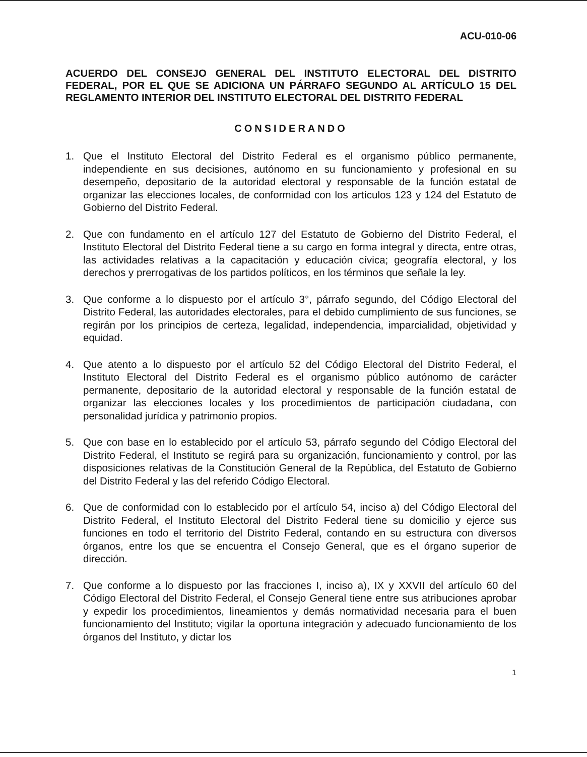ACU-010-06
ACUERDO DEL CONSEJO GENERAL DEL INSTITUTO ELECTORAL DEL DISTRITO FEDERAL, POR EL QUE SE ADICIONA UN PÁRRAFO SEGUNDO AL ARTÍCULO 15 DEL REGLAMENTO INTERIOR DEL INSTITUTO ELECTORAL DEL DISTRITO FEDERAL
CONSIDERANDO
1. Que el Instituto Electoral del Distrito Federal es el organismo público permanente, independiente en sus decisiones, autónomo en su funcionamiento y profesional en su desempeño, depositario de la autoridad electoral y responsable de la función estatal de organizar las elecciones locales, de conformidad con los artículos 123 y 124 del Estatuto de Gobierno del Distrito Federal.
2. Que con fundamento en el artículo 127 del Estatuto de Gobierno del Distrito Federal, el Instituto Electoral del Distrito Federal tiene a su cargo en forma integral y directa, entre otras, las actividades relativas a la capacitación y educación cívica; geografía electoral, y los derechos y prerrogativas de los partidos políticos, en los términos que señale la ley.
3. Que conforme a lo dispuesto por el artículo 3°, párrafo segundo, del Código Electoral del Distrito Federal, las autoridades electorales, para el debido cumplimiento de sus funciones, se regirán por los principios de certeza, legalidad, independencia, imparcialidad, objetividad y equidad.
4. Que atento a lo dispuesto por el artículo 52 del Código Electoral del Distrito Federal, el Instituto Electoral del Distrito Federal es el organismo público autónomo de carácter permanente, depositario de la autoridad electoral y responsable de la función estatal de organizar las elecciones locales y los procedimientos de participación ciudadana, con personalidad jurídica y patrimonio propios.
5. Que con base en lo establecido por el artículo 53, párrafo segundo del Código Electoral del Distrito Federal, el Instituto se regirá para su organización, funcionamiento y control, por las disposiciones relativas de la Constitución General de la República, del Estatuto de Gobierno del Distrito Federal y las del referido Código Electoral.
6. Que de conformidad con lo establecido por el artículo 54, inciso a) del Código Electoral del Distrito Federal, el Instituto Electoral del Distrito Federal tiene su domicilio y ejerce sus funciones en todo el territorio del Distrito Federal, contando en su estructura con diversos órganos, entre los que se encuentra el Consejo General, que es el órgano superior de dirección.
7. Que conforme a lo dispuesto por las fracciones I, inciso a), IX y XXVII del artículo 60 del Código Electoral del Distrito Federal, el Consejo General tiene entre sus atribuciones aprobar y expedir los procedimientos, lineamientos y demás normatividad necesaria para el buen funcionamiento del Instituto; vigilar la oportuna integración y adecuado funcionamiento de los órganos del Instituto, y dictar los
1